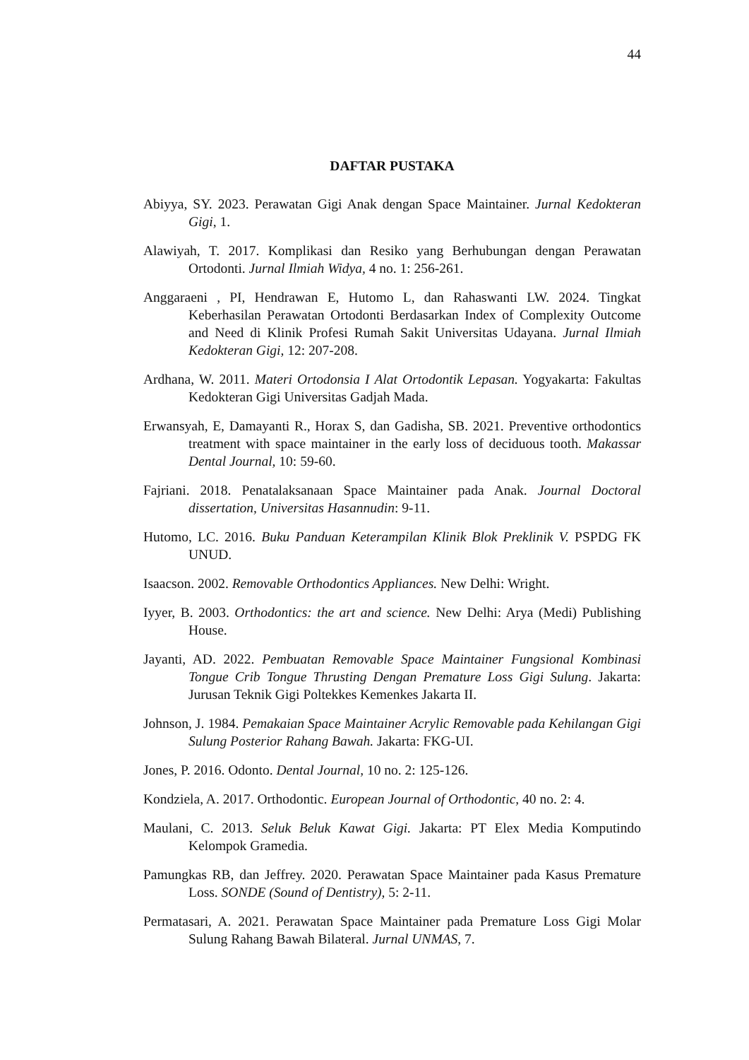44
DAFTAR PUSTAKA
Abiyya, SY. 2023. Perawatan Gigi Anak dengan Space Maintainer. Jurnal Kedokteran Gigi, 1.
Alawiyah, T. 2017. Komplikasi dan Resiko yang Berhubungan dengan Perawatan Ortodonti. Jurnal Ilmiah Widya, 4 no. 1: 256-261.
Anggaraeni , PI, Hendrawan E, Hutomo L, dan Rahaswanti LW. 2024. Tingkat Keberhasilan Perawatan Ortodonti Berdasarkan Index of Complexity Outcome and Need di Klinik Profesi Rumah Sakit Universitas Udayana. Jurnal Ilmiah Kedokteran Gigi, 12: 207-208.
Ardhana, W. 2011. Materi Ortodonsia I Alat Ortodontik Lepasan. Yogyakarta: Fakultas Kedokteran Gigi Universitas Gadjah Mada.
Erwansyah, E, Damayanti R., Horax S, dan Gadisha, SB. 2021. Preventive orthodontics treatment with space maintainer in the early loss of deciduous tooth. Makassar Dental Journal, 10: 59-60.
Fajriani. 2018. Penatalaksanaan Space Maintainer pada Anak. Journal Doctoral dissertation, Universitas Hasannudin: 9-11.
Hutomo, LC. 2016. Buku Panduan Keterampilan Klinik Blok Preklinik V. PSPDG FK UNUD.
Isaacson. 2002. Removable Orthodontics Appliances. New Delhi: Wright.
Iyyer, B. 2003. Orthodontics: the art and science. New Delhi: Arya (Medi) Publishing House.
Jayanti, AD. 2022. Pembuatan Removable Space Maintainer Fungsional Kombinasi Tongue Crib Tongue Thrusting Dengan Premature Loss Gigi Sulung. Jakarta: Jurusan Teknik Gigi Poltekkes Kemenkes Jakarta II.
Johnson, J. 1984. Pemakaian Space Maintainer Acrylic Removable pada Kehilangan Gigi Sulung Posterior Rahang Bawah. Jakarta: FKG-UI.
Jones, P. 2016. Odonto. Dental Journal, 10 no. 2: 125-126.
Kondziela, A. 2017. Orthodontic. European Journal of Orthodontic, 40 no. 2: 4.
Maulani, C. 2013. Seluk Beluk Kawat Gigi. Jakarta: PT Elex Media Komputindo Kelompok Gramedia.
Pamungkas RB, dan Jeffrey. 2020. Perawatan Space Maintainer pada Kasus Premature Loss. SONDE (Sound of Dentistry), 5: 2-11.
Permatasari, A. 2021. Perawatan Space Maintainer pada Premature Loss Gigi Molar Sulung Rahang Bawah Bilateral. Jurnal UNMAS, 7.